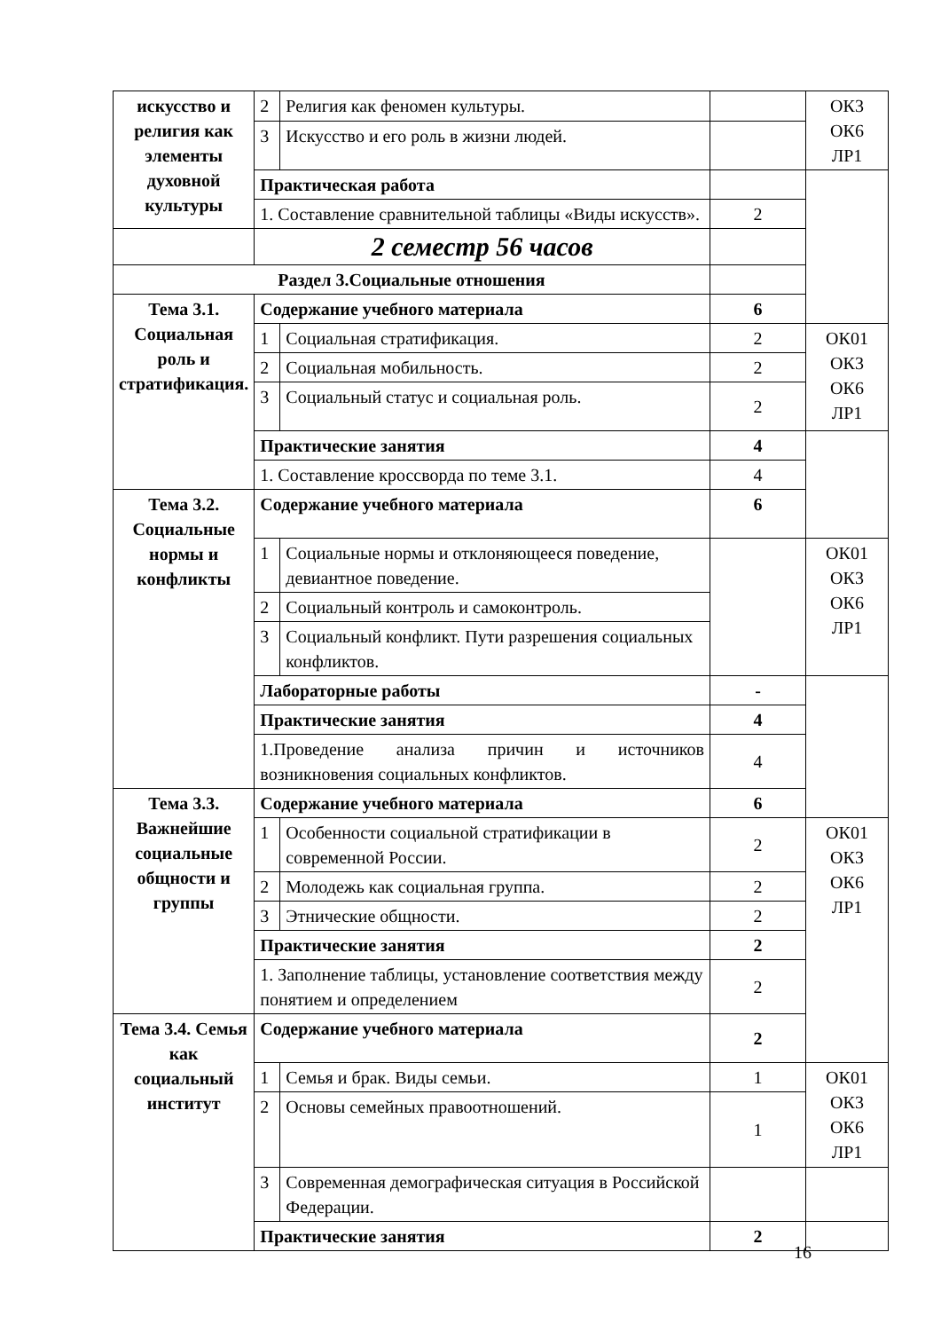| искусство и религия как элементы духовной культуры | 2 | Религия как феномен культуры. | | ОК3 ОК6 ЛР1 |
| | 3 | Искусство и его роль в жизни людей. | | |
| | Практическая работа | | | |
| | 1. Составление сравнительной таблицы «Виды искусств». | | 2 | |
| | 2 семестр 56 часов | | | |
| Раздел 3.Социальные отношения | | | | |
| Тема 3.1. Социальная роль и стратификация. | Содержание учебного материала | | 6 | |
| | 1 | Социальная стратификация. | 2 | ОК01 ОК3 ОК6 ЛР1 |
| | 2 | Социальная мобильность. | 2 | |
| | 3 | Социальный статус и социальная роль. | 2 | |
| | Практические занятия | | 4 | |
| | 1. Составление кроссворда по теме 3.1. | | 4 | |
| Тема 3.2. Социальные нормы и конфликты | Содержание учебного материала | | 6 | |
| | 1 | Социальные нормы и отклоняющееся поведение, девиантное поведение. | | ОК01 ОК3 ОК6 ЛР1 |
| | 2 | Социальный контроль и самоконтроль. | | |
| | 3 | Социальный конфликт. Пути разрешения социальных конфликтов. | | |
| | Лабораторные работы | | - | |
| | Практические занятия | | 4 | |
| | 1.Проведение анализа причин и источников возникновения социальных конфликтов. | | 4 | |
| Тема 3.3. Важнейшие социальные общности и группы | Содержание учебного материала | | 6 | |
| | 1 | Особенности социальной стратификации в современной России. | 2 | ОК01 ОК3 ОК6 ЛР1 |
| | 2 | Молодежь как социальная группа. | 2 | |
| | 3 | Этнические общности. | 2 | |
| | Практические занятия | | 2 | |
| | 1. Заполнение таблицы, установление соответствия между понятием и определением | | 2 | |
| Тема 3.4. Семья как социальный институт | Содержание учебного материала | | 2 | |
| | 1 | Семья и брак. Виды семьи. | 1 | ОК01 ОК3 ОК6 ЛР1 |
| | 2 | Основы семейных правоотношений. | 1 | |
| | 3 | Современная демографическая ситуация в Российской Федерации. | | |
| | Практические занятия | | 2 | |
16